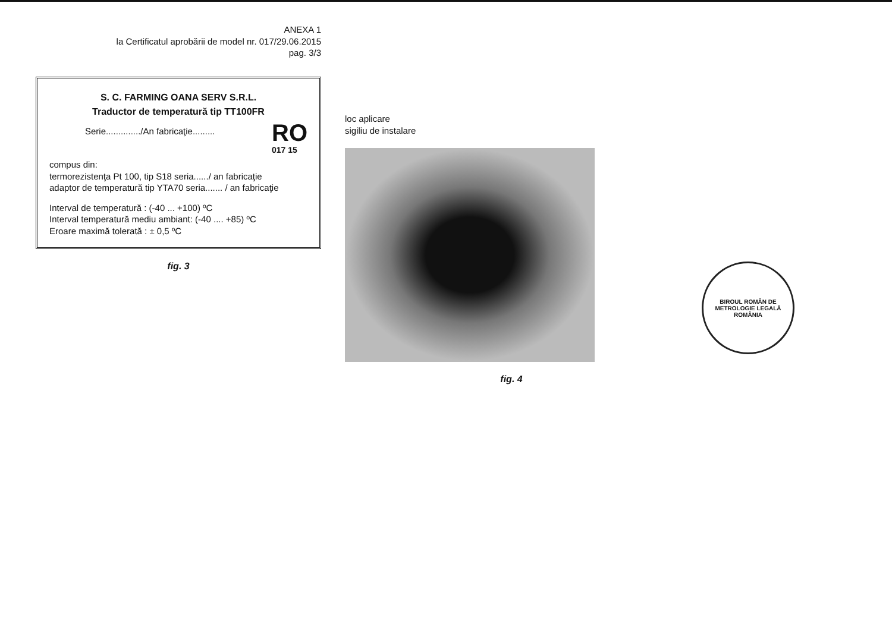ANEXA 1
la Certificatul aprobării de model nr. 017/29.06.2015
pag. 3/3
S. C. FARMING OANA SERV S.R.L.
Traductor de temperatură tip TT100FR
Serie............../An fabricaţie.........
RO
017 15
compus din:
termorezistenţa Pt 100, tip S18 seria....../ an fabricaţie
adaptor de temperatură tip YTA70 seria....... / an fabricaţie
Interval de temperatură : (-40 ... +100) ºC
Interval temperatură mediu ambiant: (-40 .... +85) ºC
Eroare maximă tolerată : ± 0,5 ºC
fig. 3
loc aplicare
sigiliu de instalare
fig. 4
BIROUL ROMÂN DE METROLOGIE LEGALĂ
ROMÂNIA